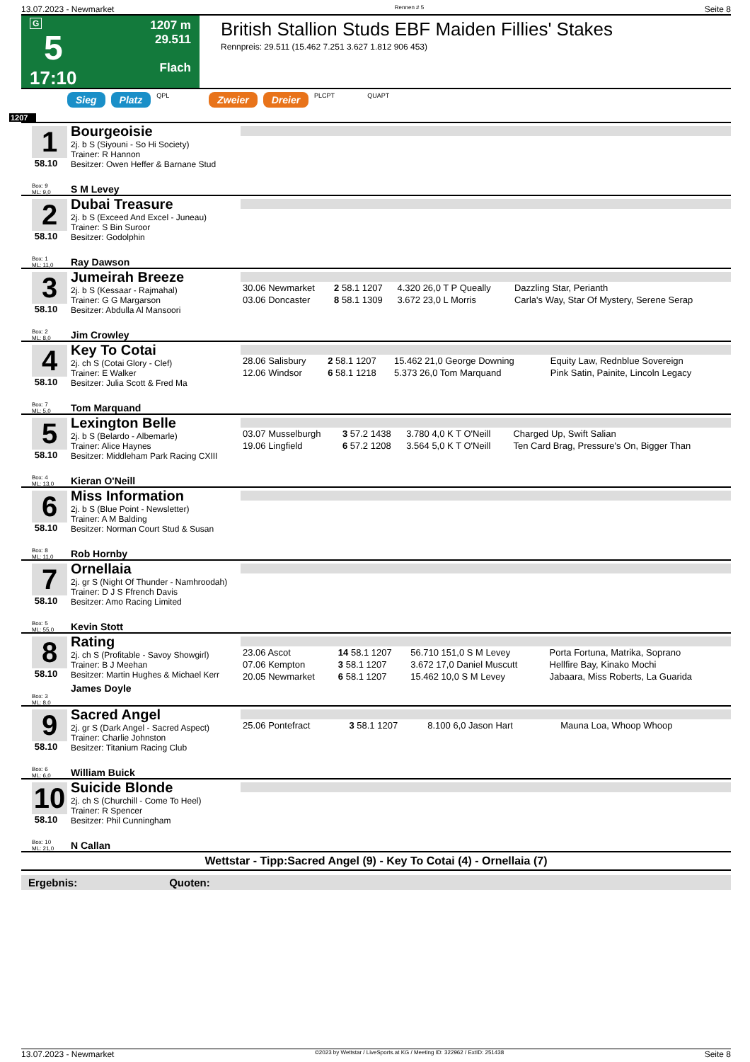13.07.2023 - Newmarket Rennen # 5 Seite 8
G
5
17:10
1207 m
29.511
Flach
British Stallion Studs EBF Maiden Fillies' Stakes
Rennpreis: 29.511 (15.462 7.251 3.627 1.812 906 453)
Sieg Platz QPL Zweier Dreier PLCPT QUAPT
1207
1
58.10
Box: 9
ML: 9,0
Bourgeoisie
2j. b S (Siyouni - So Hi Society)
Trainer: R Hannon
Besitzer: Owen Heffer & Barnane Stud
S M Levey
2
58.10
Box: 1
ML: 11,0
Dubai Treasure
2j. b S (Exceed And Excel - Juneau)
Trainer: S Bin Suroor
Besitzer: Godolphin
Ray Dawson
3
58.10
Box: 2
ML: 8,0
Jumeirah Breeze
2j. b S (Kessaar - Rajmahal)
Trainer: G G Margarson
Besitzer: Abdulla Al Mansoori
Jim Crowley
| 30.06 Newmarket | 2 58.1 1207 | 4.320 26,0 T P Queally | Dazzling Star, Perianth |
| 03.06 Doncaster | 8 58.1 1309 | 3.672 23,0 L Morris | Carla's Way, Star Of Mystery, Serene Serap |
4
58.10
Box: 7
ML: 5,0
Key To Cotai
2j. ch S (Cotai Glory - Clef)
Trainer: E Walker
Besitzer: Julia Scott & Fred Ma
Tom Marquand
| 28.06 Salisbury | 2 58.1 1207 | 15.462 21,0 George Downing | Equity Law, Rednblue Sovereign |
| 12.06 Windsor | 6 58.1 1218 | 5.373 26,0 Tom Marquand | Pink Satin, Painite, Lincoln Legacy |
5
58.10
Box: 4
ML: 13,0
Lexington Belle
2j. b S (Belardo - Albemarle)
Trainer: Alice Haynes
Besitzer: Middleham Park Racing CXIII
Kieran O'Neill
| 03.07 Musselburgh | 3 57.2 1438 | 3.780 4,0 K T O'Neill | Charged Up, Swift Salian |
| 19.06 Lingfield | 6 57.2 1208 | 3.564 5,0 K T O'Neill | Ten Card Brag, Pressure's On, Bigger Than |
6
58.10
Box: 8
ML: 11,0
Miss Information
2j. b S (Blue Point - Newsletter)
Trainer: A M Balding
Besitzer: Norman Court Stud & Susan
Rob Hornby
7
58.10
Box: 5
ML: 55,0
Ornellaia
2j. gr S (Night Of Thunder - Namhroodah)
Trainer: D J S Ffrench Davis
Besitzer: Amo Racing Limited
Kevin Stott
8
58.10
Box: 3
ML: 8,0
Rating
2j. ch S (Profitable - Savoy Showgirl)
Trainer: B J Meehan
Besitzer: Martin Hughes & Michael Kerr
James Doyle
| 23.06 Ascot | 14 58.1 1207 | 56.710 151,0 S M Levey | Porta Fortuna, Matrika, Soprano |
| 07.06 Kempton | 3 58.1 1207 | 3.672 17,0 Daniel Muscutt | Hellfire Bay, Kinako Mochi |
| 20.05 Newmarket | 6 58.1 1207 | 15.462 10,0 S M Levey | Jabaara, Miss Roberts, La Guarida |
9
58.10
Box: 6
ML: 6,0
Sacred Angel
2j. gr S (Dark Angel - Sacred Aspect)
Trainer: Charlie Johnston
Besitzer: Titanium Racing Club
William Buick
| 25.06 Pontefract | 3 58.1 1207 | 8.100 6,0 Jason Hart | Mauna Loa, Whoop Whoop |
10
58.10
Box: 10
ML: 21,0
Suicide Blonde
2j. ch S (Churchill - Come To Heel)
Trainer: R Spencer
Besitzer: Phil Cunningham
N Callan
Wettstar - Tipp:Sacred Angel (9) - Key To Cotai (4) - Ornellaia (7)
Ergebnis: Quoten:
13.07.2023 - Newmarket ©2023 by Wettstar / LiveSports.at KG / Meeting ID: 322962 / ExtID: 251438 Seite 8